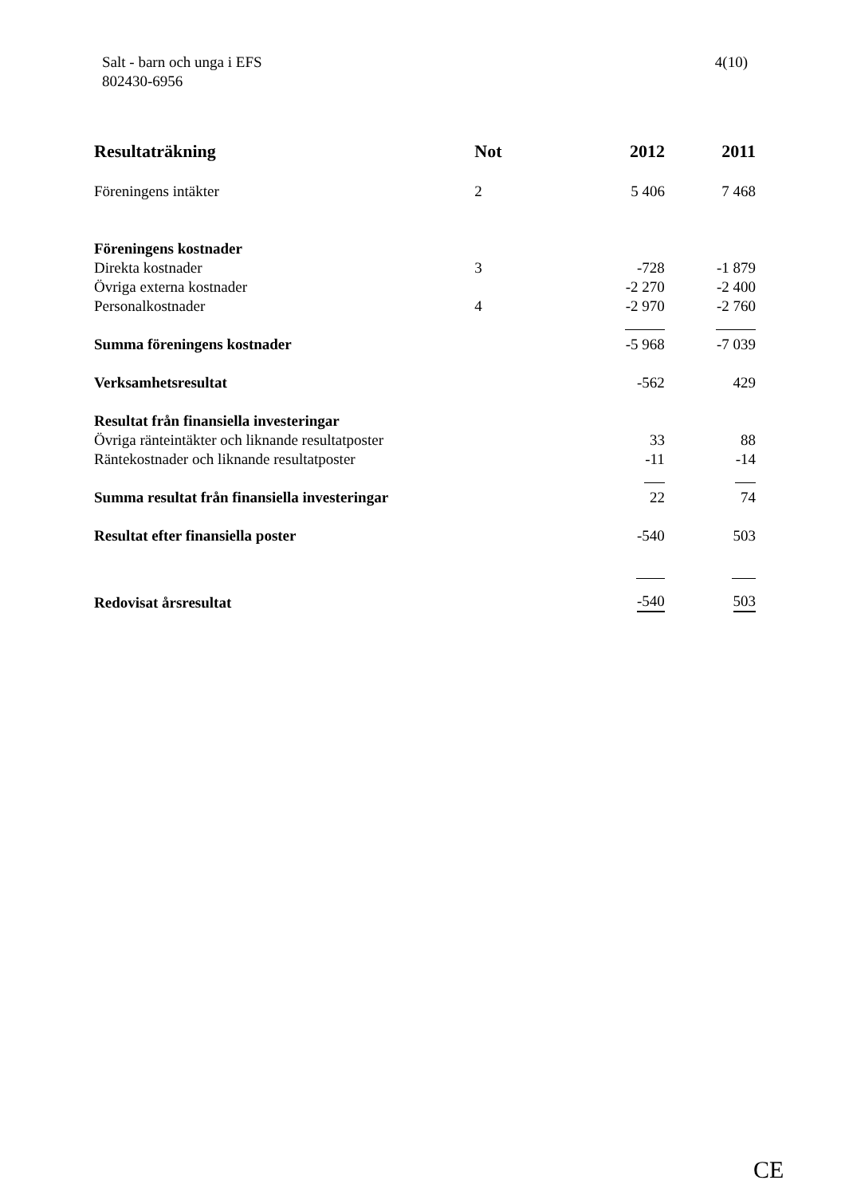Salt - barn och unga i EFS
802430-6956
4(10)
| Resultaträkning | Not | 2012 | 2011 |
| --- | --- | --- | --- |
| Föreningens intäkter | 2 | 5 406 | 7 468 |
| Föreningens kostnader | | | |
| Direkta kostnader | 3 | -728 | -1 879 |
| Övriga externa kostnader | | -2 270 | -2 400 |
| Personalkostnader | 4 | -2 970 | -2 760 |
| Summa föreningens kostnader | | -5 968 | -7 039 |
| Verksamhetsresultat | | -562 | 429 |
| Resultat från finansiella investeringar | | | |
| Övriga ränteintäkter och liknande resultatposter | | 33 | 88 |
| Räntekostnader och liknande resultatposter | | -11 | -14 |
| Summa resultat från finansiella investeringar | | 22 | 74 |
| Resultat efter finansiella poster | | -540 | 503 |
| Redovisat årsresultat | | -540 | 503 |
CE